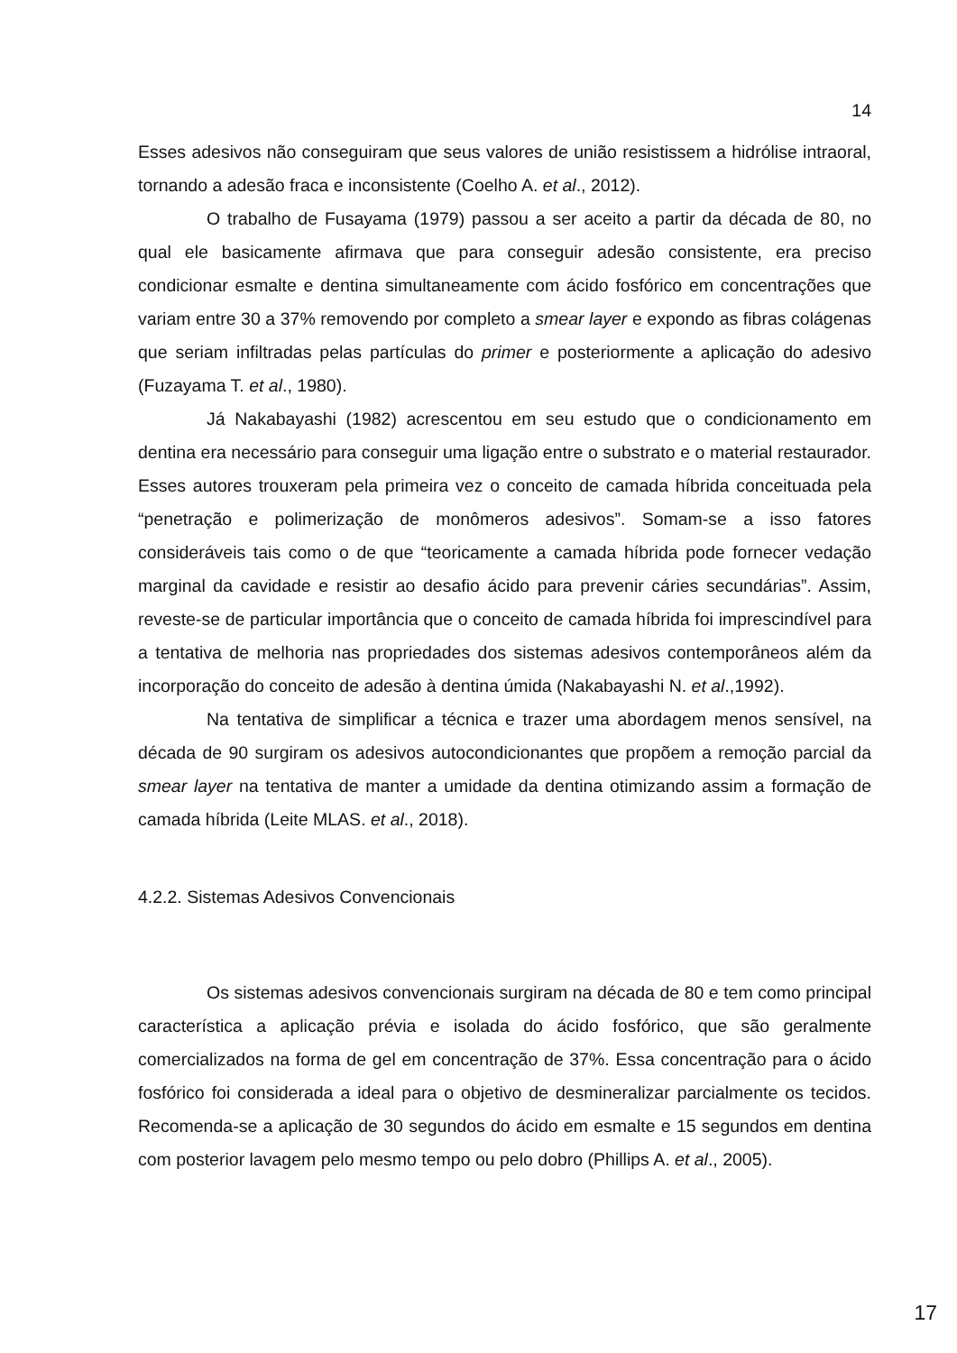14
Esses adesivos não conseguiram que seus valores de união resistissem a hidrólise intraoral, tornando a adesão fraca e inconsistente (Coelho A. et al., 2012).
O trabalho de Fusayama (1979) passou a ser aceito a partir da década de 80, no qual ele basicamente afirmava que para conseguir adesão consistente, era preciso condicionar esmalte e dentina simultaneamente com ácido fosfórico em concentrações que variam entre 30 a 37% removendo por completo a smear layer e expondo as fibras colágenas que seriam infiltradas pelas partículas do primer e posteriormente a aplicação do adesivo (Fuzayama T. et al., 1980).
Já Nakabayashi (1982) acrescentou em seu estudo que o condicionamento em dentina era necessário para conseguir uma ligação entre o substrato e o material restaurador. Esses autores trouxeram pela primeira vez o conceito de camada híbrida conceituada pela “penetração e polimerização de monômeros adesivos”. Somam-se a isso fatores consideráveis tais como o de que “teoricamente a camada híbrida pode fornecer vedação marginal da cavidade e resistir ao desafio ácido para prevenir cáries secundárias”. Assim, reveste-se de particular importância que o conceito de camada híbrida foi imprescindível para a tentativa de melhoria nas propriedades dos sistemas adesivos contemporâneos além da incorporação do conceito de adesão à dentina úmida (Nakabayashi N. et al.,1992).
Na tentativa de simplificar a técnica e trazer uma abordagem menos sensível, na década de 90 surgiram os adesivos autocondicionantes que propõem a remoção parcial da smear layer na tentativa de manter a umidade da dentina otimizando assim a formação de camada híbrida (Leite MLAS. et al., 2018).
4.2.2. Sistemas Adesivos Convencionais
Os sistemas adesivos convencionais surgiram na década de 80 e tem como principal característica a aplicação prévia e isolada do ácido fosfórico, que são geralmente comercializados na forma de gel em concentração de 37%. Essa concentração para o ácido fosfórico foi considerada a ideal para o objetivo de desmineralizar parcialmente os tecidos. Recomenda-se a aplicação de 30 segundos do ácido em esmalte e 15 segundos em dentina com posterior lavagem pelo mesmo tempo ou pelo dobro (Phillips A. et al., 2005).
17